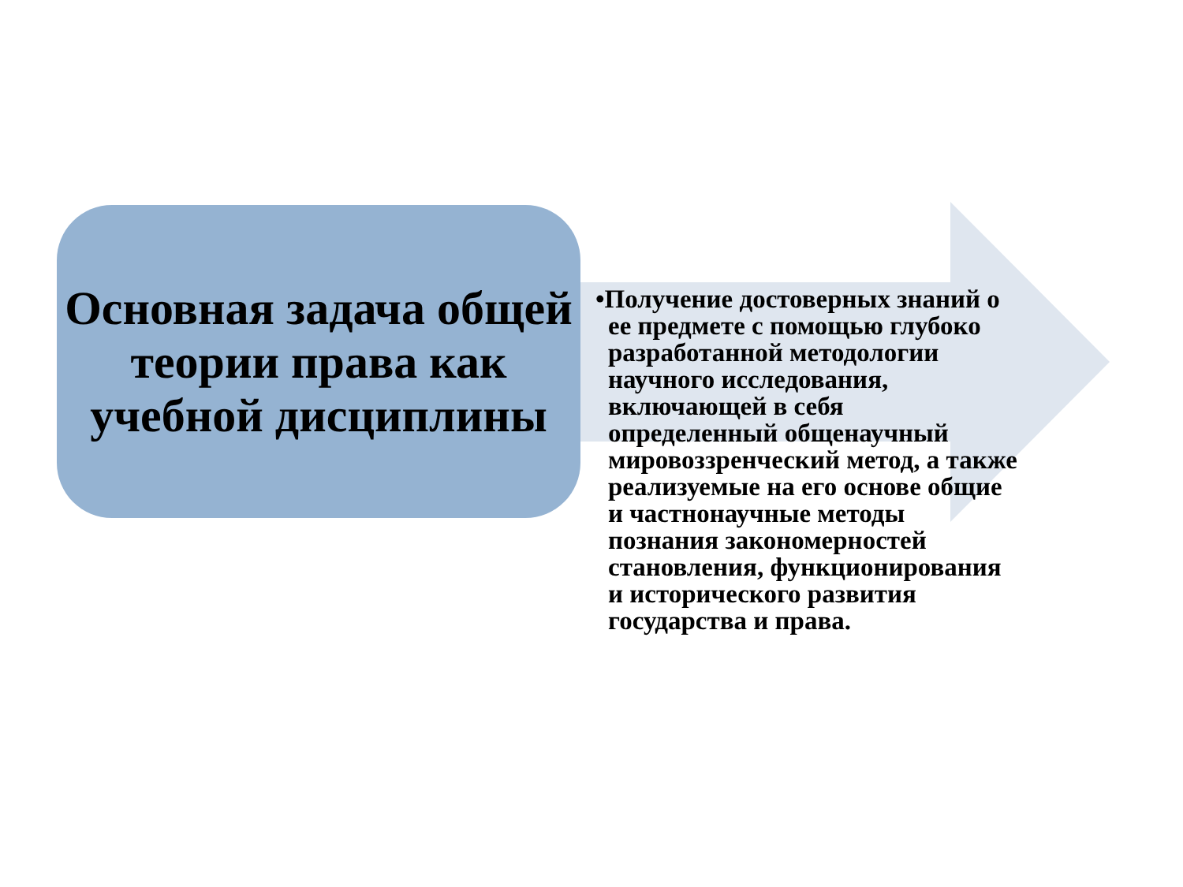Основная задача общей теории права как учебной дисциплины
•Получение достоверных знаний о ее предмете с помощью глубоко разработанной методологии научного исследования, включающей в себя определенный общенаучный мировоззренческий метод, а также реализуемые на его основе общие и частнонаучные методы познания закономерностей становления, функционирования и исторического развития государства и права.